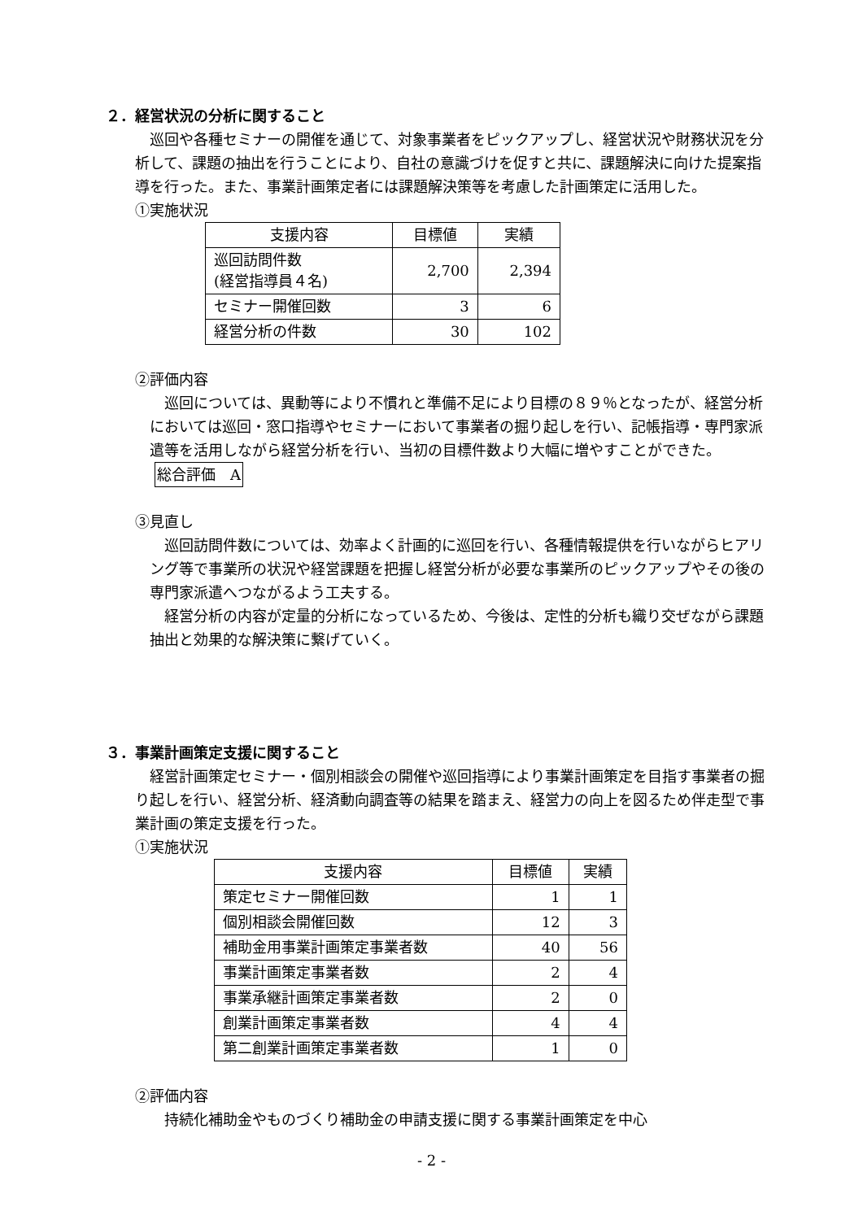２．経営状況の分析に関すること
巡回や各種セミナーの開催を通じて、対象事業者をピックアップし、経営状況や財務状況を分析して、課題の抽出を行うことにより、自社の意識づけを促すと共に、課題解決に向けた提案指導を行った。また、事業計画策定者には課題解決策等を考慮した計画策定に活用した。
①実施状況
| 支援内容 | 目標値 | 実績 |
| 巡回訪問件数 (経営指導員４名) | 2,700 | 2,394 |
| セミナー開催回数 | 3 | 6 |
| 経営分析の件数 | 30 | 102 |
②評価内容
巡回については、異動等により不慣れと準備不足により目標の８９％となったが、経営分析においては巡回・窓口指導やセミナーにおいて事業者の掘り起しを行い、記帳指導・専門家派遣等を活用しながら経営分析を行い、当初の目標件数より大幅に増やすことができた。
総合評価　A
③見直し
巡回訪問件数については、効率よく計画的に巡回を行い、各種情報提供を行いながらヒアリング等で事業所の状況や経営課題を把握し経営分析が必要な事業所のピックアップやその後の専門家派遣へつながるよう工夫する。
経営分析の内容が定量的分析になっているため、今後は、定性的分析も織り交ぜながら課題抽出と効果的な解決策に繋げていく。
３．事業計画策定支援に関すること
経営計画策定セミナー・個別相談会の開催や巡回指導により事業計画策定を目指す事業者の掘り起しを行い、経営分析、経済動向調査等の結果を踏まえ、経営力の向上を図るため伴走型で事業計画の策定支援を行った。
①実施状況
| 支援内容 | 目標値 | 実績 |
| 策定セミナー開催回数 | 1 | 1 |
| 個別相談会開催回数 | 12 | 3 |
| 補助金用事業計画策定事業者数 | 40 | 56 |
| 事業計画策定事業者数 | 2 | 4 |
| 事業承継計画策定事業者数 | 2 | 0 |
| 創業計画策定事業者数 | 4 | 4 |
| 第二創業計画策定事業者数 | 1 | 0 |
②評価内容
持続化補助金やものづくり補助金の申請支援に関する事業計画策定を中心
- 2 -